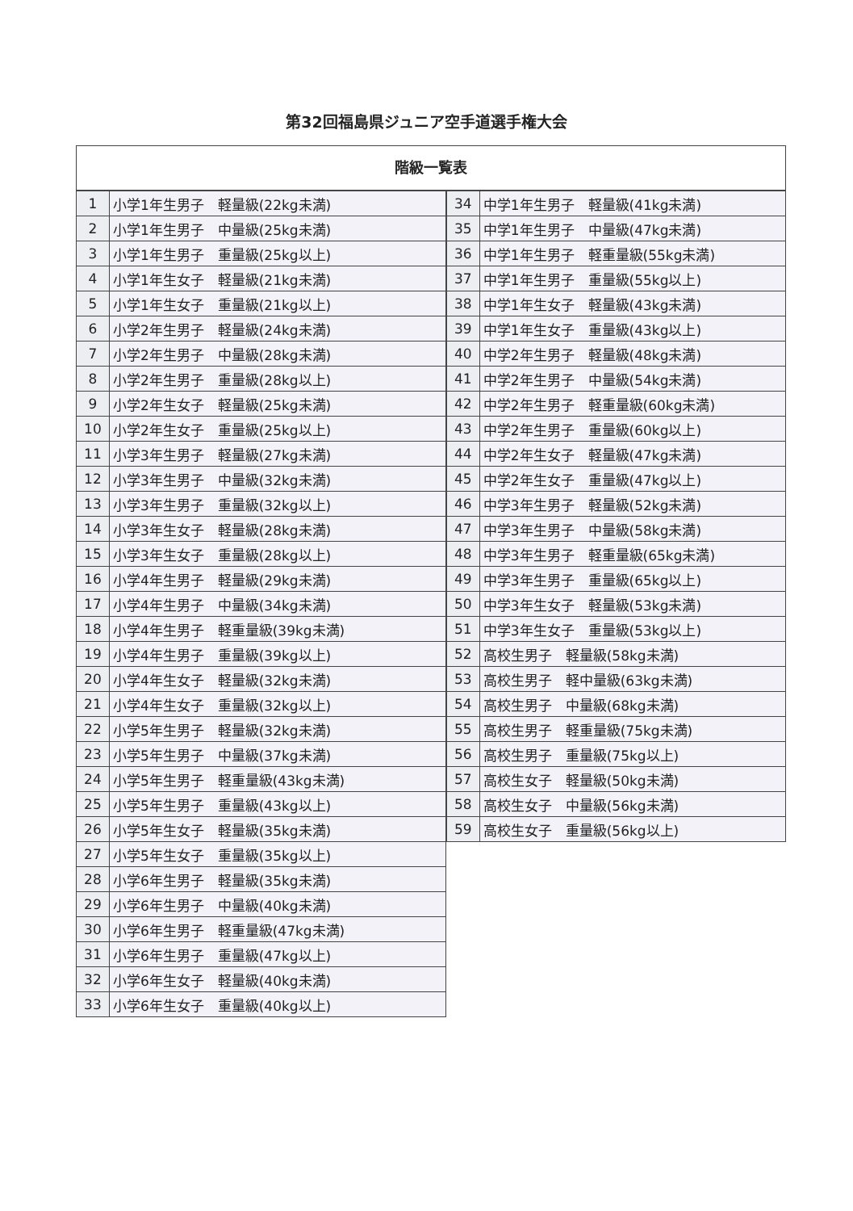第32回福島県ジュニア空手道選手権大会
階級一覧表
| 1 | 小学1年生男子 軽量級(22kg未満) |
| 2 | 小学1年生男子 中量級(25kg未満) |
| 3 | 小学1年生男子 重量級(25kg以上) |
| 4 | 小学1年生女子 軽量級(21kg未満) |
| 5 | 小学1年生女子 重量級(21kg以上) |
| 6 | 小学2年生男子 軽量級(24kg未満) |
| 7 | 小学2年生男子 中量級(28kg未満) |
| 8 | 小学2年生男子 重量級(28kg以上) |
| 9 | 小学2年生女子 軽量級(25kg未満) |
| 10 | 小学2年生女子 重量級(25kg以上) |
| 11 | 小学3年生男子 軽量級(27kg未満) |
| 12 | 小学3年生男子 中量級(32kg未満) |
| 13 | 小学3年生男子 重量級(32kg以上) |
| 14 | 小学3年生女子 軽量級(28kg未満) |
| 15 | 小学3年生女子 重量級(28kg以上) |
| 16 | 小学4年生男子 軽量級(29kg未満) |
| 17 | 小学4年生男子 中量級(34kg未満) |
| 18 | 小学4年生男子 軽重量級(39kg未満) |
| 19 | 小学4年生男子 重量級(39kg以上) |
| 20 | 小学4年生女子 軽量級(32kg未満) |
| 21 | 小学4年生女子 重量級(32kg以上) |
| 22 | 小学5年生男子 軽量級(32kg未満) |
| 23 | 小学5年生男子 中量級(37kg未満) |
| 24 | 小学5年生男子 軽重量級(43kg未満) |
| 25 | 小学5年生男子 重量級(43kg以上) |
| 26 | 小学5年生女子 軽量級(35kg未満) |
| 27 | 小学5年生女子 重量級(35kg以上) |
| 28 | 小学6年生男子 軽量級(35kg未満) |
| 29 | 小学6年生男子 中量級(40kg未満) |
| 30 | 小学6年生男子 軽重量級(47kg未満) |
| 31 | 小学6年生男子 重量級(47kg以上) |
| 32 | 小学6年生女子 軽量級(40kg未満) |
| 33 | 小学6年生女子 重量級(40kg以上) |
| 34 | 中学1年生男子 軽量級(41kg未満) |
| 35 | 中学1年生男子 中量級(47kg未満) |
| 36 | 中学1年生男子 軽重量級(55kg未満) |
| 37 | 中学1年生男子 重量級(55kg以上) |
| 38 | 中学1年生女子 軽量級(43kg未満) |
| 39 | 中学1年生女子 重量級(43kg以上) |
| 40 | 中学2年生男子 軽量級(48kg未満) |
| 41 | 中学2年生男子 中量級(54kg未満) |
| 42 | 中学2年生男子 軽重量級(60kg未満) |
| 43 | 中学2年生男子 重量級(60kg以上) |
| 44 | 中学2年生女子 軽量級(47kg未満) |
| 45 | 中学2年生女子 重量級(47kg以上) |
| 46 | 中学3年生男子 軽量級(52kg未満) |
| 47 | 中学3年生男子 中量級(58kg未満) |
| 48 | 中学3年生男子 軽重量級(65kg未満) |
| 49 | 中学3年生男子 重量級(65kg以上) |
| 50 | 中学3年生女子 軽量級(53kg未満) |
| 51 | 中学3年生女子 重量級(53kg以上) |
| 52 | 高校生男子 軽量級(58kg未満) |
| 53 | 高校生男子 軽中量級(63kg未満) |
| 54 | 高校生男子 中量級(68kg未満) |
| 55 | 高校生男子 軽重量級(75kg未満) |
| 56 | 高校生男子 重量級(75kg以上) |
| 57 | 高校生女子 軽量級(50kg未満) |
| 58 | 高校生女子 中量級(56kg未満) |
| 59 | 高校生女子 重量級(56kg以上) |